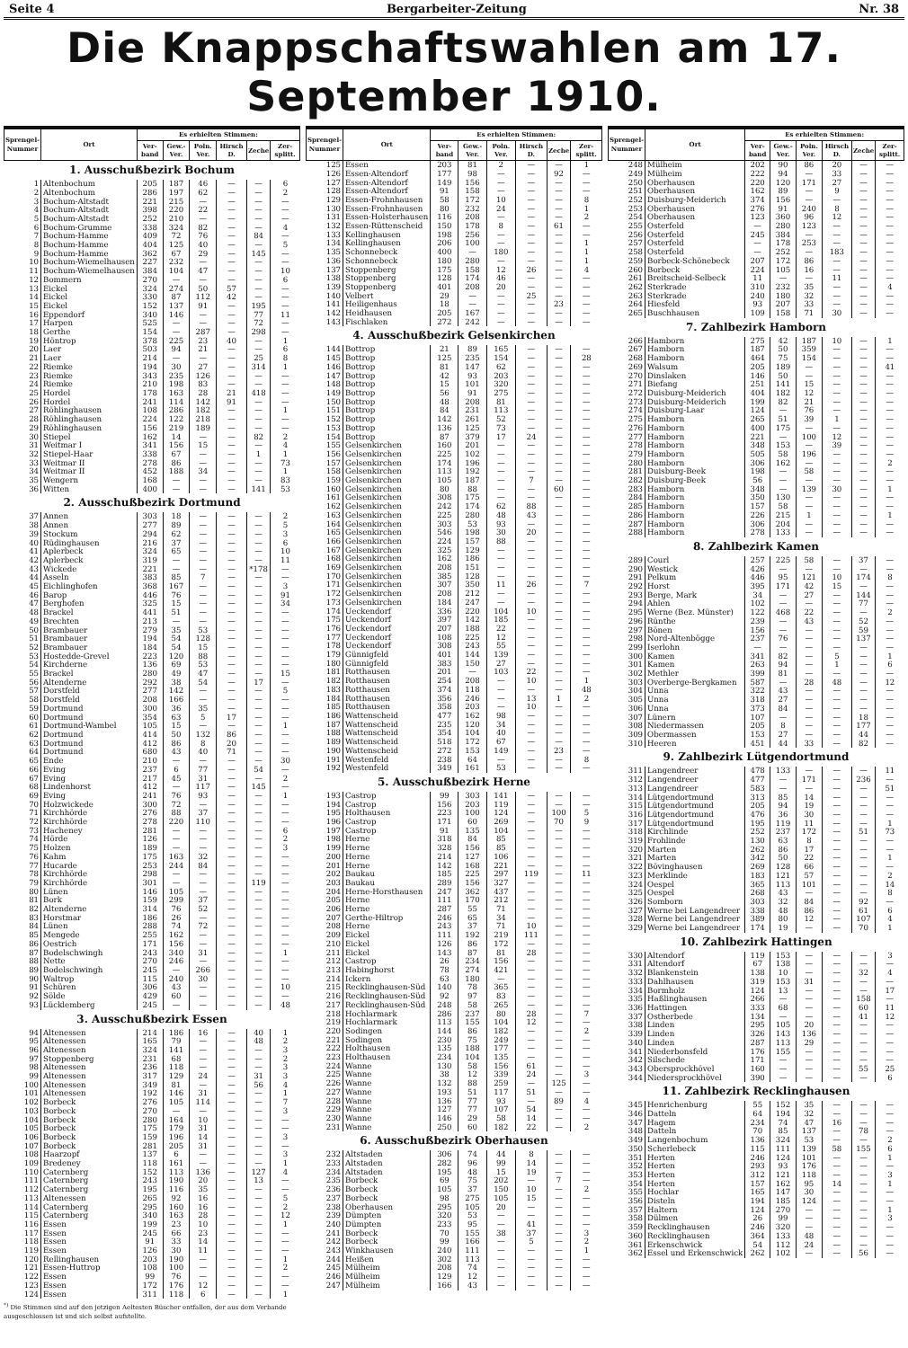Seite 4 Bergarbeiter-Zeitung Nr. 38
Die Knappschaftswahlen am 17. September 1910.
| Sprengel-Nummer | Ort | Es erhielten Stimmen: | | | | | |
| --- | --- | --- | --- | --- | --- | --- | --- |
| | | Ver-band | Gew.-Ver. | Poln. Ver. | Hirsch D. | Zeche | Zer-splitt. |
| 1. Ausschußbezirk Bochum | | | | | | | |
| 1 | Altenbochum | 205 | 187 | 46 | — | — | 6 |
| 2 | Altenbochum | 286 | 197 | 62 | — | — | 2 |
| 3 | Bochum-Altstadt | 221 | 215 | — | — | — | — |
| 4 | Bochum-Altstadt | 398 | 220 | 22 | — | — | — |
| 5 | Bochum-Altstadt | 252 | 210 | — | — | — | — |
| 6 | Bochum-Grumme | 338 | 324 | 82 | — | — | 4 |
| 7 | Bochum-Hamme | 409 | 72 | 76 | — | 84 | — |
| 8 | Bochum-Hamme | 404 | 125 | 40 | — | — | 5 |
| 9 | Bochum-Hamme | 362 | 67 | 29 | — | 145 | — |
| 10 | Bochum-Wiemelhausen | 227 | 232 | — | — | — | — |
| 11 | Bochum-Wiemelhausen | 384 | 104 | 47 | — | — | 10 |
| 12 | Bommern | 270 | — | — | — | — | 6 |
| 13 | Eickel | 324 | 274 | 50 | 57 | — | — |
| 14 | Eickel | 330 | 87 | 112 | 42 | — | — |
| 15 | Eickel | 152 | 137 | 91 | — | 195 | — |
| 16 | Eppendorf | 340 | 146 | — | — | 77 | 11 |
| 17 | Harpen | 525 | — | — | — | 72 | — |
| 18 | Gerthe | 154 | — | 287 | — | 298 | — |
| 19 | Höntrop | 378 | 225 | 23 | 40 | — | 1 |
| 20 | Laer | 503 | 94 | 21 | — | — | 6 |
| 21 | Laer | 214 | — | — | — | 25 | 8 |
| 22 | Riemke | 194 | 30 | 27 | — | 314 | 1 |
| 23 | Riemke | 343 | 235 | 126 | — | — | — |
| 24 | Riemke | 210 | 198 | 83 | — | — | — |
| 25 | Hordel | 178 | 163 | 28 | 21 | 418 | — |
| 26 | Hordel | 241 | 114 | 142 | 91 | — | — |
| 27 | Röhlinghausen | 108 | 286 | 182 | — | — | 1 |
| 28 | Röhlinghausen | 224 | 122 | 218 | — | — | — |
| 29 | Röhlinghausen | 156 | 219 | 189 | — | — | — |
| 30 | Stiepel | 162 | 14 | — | — | 82 | 2 |
| 31 | Weitmar I | 341 | 156 | 15 | — | — | 4 |
| 32 | Stiepel-Haar | 338 | 67 | — | — | 1 | 1 |
| 33 | Weitmar II | 278 | 86 | — | — | — | 73 |
| 34 | Weitmar II | 452 | 188 | 34 | — | — | 1 |
| 35 | Wengern | 168 | — | — | — | — | 83 |
| 36 | Witten | 400 | — | — | — | 141 | 53 |
| 2. Ausschußbezirk Dortmund | | | | | | | |
| 37 | Annen | 303 | 18 | — | — | — | 2 |
| 38 | Annen | 277 | 89 | — | — | — | 5 |
| 39 | Stockum | 294 | 62 | — | — | — | 3 |
| 40 | Rüdinghausen | 216 | 37 | — | — | — | 6 |
| 41 | Aplerbeck | 324 | 65 | — | — | — | 10 |
| 42 | Aplerbeck | 319 | — | — | — | — | 11 |
| 43 | Wickede | 221 | — | — | — | *178 | — |
| 44 | Asseln | 383 | 85 | 7 | — | — | — |
| 45 | Eichlinghofen | 368 | 167 | — | — | — | 3 |
| 46 | Barop | 446 | 76 | — | — | — | 91 |
| 47 | Berghofen | 325 | 15 | — | — | — | 34 |
| 48 | Brackel | 441 | 51 | — | — | — | — |
| 49 | Brechten | 213 | — | — | — | — | — |
| 50 | Brambauer | 279 | 35 | 53 | — | — | — |
| 51 | Brambauer | 194 | 54 | 128 | — | — | — |
| 52 | Brambauer | 184 | 54 | 15 | — | — | — |
| 53 | Hostedde-Grevel | 223 | 120 | 88 | — | — | — |
| 54 | Kirchderne | 136 | 69 | 53 | — | — | — |
| 55 | Brackel | 280 | 49 | 47 | — | — | 15 |
| 56 | Altenderne | 292 | 38 | 54 | — | 17 | — |
| 57 | Dorstfeld | 277 | 142 | — | — | — | 5 |
| 58 | Dorstfeld | 208 | 166 | — | — | — | — |
| 59 | Dortmund | 300 | 36 | 35 | — | — | — |
| 60 | Dortmund | 354 | 63 | 5 | 17 | — | — |
| 61 | Dortmund-Wambel | 105 | 15 | — | — | — | 1 |
| 62 | Dortmund | 414 | 50 | 132 | 86 | — | — |
| 63 | Dortmund | 412 | 86 | 8 | 20 | — | — |
| 64 | Dortmund | 680 | 43 | 40 | 71 | — | — |
| 65 | Ende | 210 | — | — | — | — | 30 |
| 66 | Eving | 237 | 6 | 77 | — | 54 | — |
| 67 | Eving | 217 | 45 | 31 | — | — | 2 |
| 68 | Lindenhorst | 412 | — | 117 | — | 145 | — |
| 69 | Eving | 241 | 76 | 93 | — | — | 1 |
| 70 | Holzwickede | 300 | 72 | — | — | — | — |
| 71 | Kirchhörde | 276 | 88 | 37 | — | — | — |
| 72 | Kirchhörde | 278 | 220 | 110 | — | — | — |
| 73 | Hacheney | 281 | — | — | — | — | 6 |
| 74 | Hörde | 126 | — | — | — | — | 2 |
| 75 | Holzen | 189 | — | — | — | — | 3 |
| 76 | Kahm | 175 | 163 | 32 | — | — | — |
| 77 | Hucarde | 253 | 244 | 84 | — | — | — |
| 78 | Kirchhörde | 298 | — | — | — | — | — |
| 79 | Kirchhörde | 301 | — | — | — | 119 | — |
| 80 | Lünen | 146 | 105 | — | — | — | — |
| 81 | Bork | 159 | 299 | 37 | — | — | — |
| 82 | Altenderne | 314 | 76 | 52 | — | — | — |
| 83 | Horstmar | 186 | 26 | — | — | — | — |
| 84 | Lünen | 288 | 74 | 72 | — | — | — |
| 85 | Mengede | 255 | 162 | — | — | — | — |
| 86 | Oestrich | 171 | 156 | — | — | — | — |
| 87 | Bodelschwingh | 243 | 340 | 31 | — | — | 1 |
| 88 | Nette | 270 | 246 | — | — | — | — |
| 89 | Bodelschwingh | 245 | — | 266 | — | — | — |
| 90 | Waltrop | 115 | 240 | 30 | — | — | — |
| 91 | Schüren | 306 | 43 | — | — | — | 10 |
| 92 | Sölde | 429 | 60 | — | — | — | — |
| 93 | Lücklemberg | 245 | — | — | — | — | 48 |
| 3. Ausschußbezirk Essen | | | | | | | |
| 94 | Altenessen | 214 | 186 | 16 | — | 40 | 1 |
| 95 | Altenessen | 165 | 79 | — | — | 48 | 2 |
| 96 | Altenessen | 324 | 141 | — | — | — | 3 |
| 97 | Stoppenberg | 231 | 68 | — | — | — | 2 |
| 98 | Altenessen | 236 | 118 | — | — | — | 3 |
| 99 | Altenessen | 317 | 129 | 24 | — | 31 | 3 |
| 100 | Altenessen | 349 | 81 | — | — | 56 | 4 |
| 101 | Altenessen | 192 | 146 | 31 | — | — | 1 |
| 102 | Borbeck | 276 | 105 | 114 | — | — | 7 |
| 103 | Borbeck | 270 | — | — | — | — | 3 |
| 104 | Borbeck | 280 | 164 | 10 | — | — | — |
| 105 | Borbeck | 175 | 179 | 31 | — | — | — |
| 106 | Borbeck | 159 | 196 | 14 | — | — | 3 |
| 107 | Borbeck | 281 | 205 | 31 | — | — | — |
| 108 | Haarzopf | 137 | 6 | — | — | — | 3 |
| 109 | Bredeney | 118 | 161 | — | — | — | 1 |
| 110 | Caternberg | 152 | 113 | 136 | — | 127 | 4 |
| 111 | Caternberg | 243 | 190 | 20 | — | 13 | — |
| 112 | Caternberg | 195 | 116 | 35 | — | — | — |
| 113 | Altenessen | 265 | 92 | 16 | — | — | 5 |
| 114 | Caternberg | 295 | 160 | 16 | — | — | 2 |
| 115 | Caternberg | 340 | 163 | 28 | — | — | 12 |
| 116 | Essen | 199 | 23 | 10 | — | — | 1 |
| 117 | Essen | 245 | 66 | 23 | — | — | — |
| 118 | Essen | 91 | 33 | 14 | — | — | — |
| 119 | Essen | 126 | 30 | 11 | — | — | — |
| 120 | Rellinghausen | 203 | 190 | — | — | — | 1 |
| 121 | Essen-Huttrop | 108 | 100 | — | — | — | 2 |
| 122 | Essen | 99 | 76 | — | — | — | — |
| 123 | Essen | 172 | 176 | 12 | — | — | — |
| 124 | Essen | 311 | 118 | 6 | — | — | 1 |
<sup>*)</sup> Die Stimmen sind auf den jetzigen Aeltesten Büscher entfallen, der aus dem Verbande ausgeschlossen ist und sich selbst aufstellte.
| Sprengel-Nummer | Ort | Es erhielten Stimmen: | | | | | |
| --- | --- | --- | --- | --- | --- | --- | --- |
| | | Ver-band | Gew.-Ver. | Poln. Ver. | Hirsch D. | Zeche | Zer-splitt. |
| 125 | Essen | 203 | 81 | 2 | — | — | 1 |
| 126 | Essen-Altendorf | 177 | 98 | — | — | 92 | — |
| 127 | Essen-Altendorf | 149 | 156 | — | — | — | — |
| 128 | Essen-Altendorf | 91 | 158 | — | — | — | — |
| 129 | Essen-Frohnhausen | 58 | 172 | 10 | — | — | 8 |
| 130 | Essen-Frohnhausen | 80 | 232 | 24 | — | — | 1 |
| 131 | Essen-Holsterhausen | 116 | 208 | — | — | — | 2 |
| 132 | Essen-Rüttenscheid | 150 | 178 | 8 | — | 61 | — |
| 133 | Kellinghausen | 198 | 256 | — | — | — | — |
| 134 | Kellinghausen | 206 | 100 | — | — | — | 1 |
| 135 | Schonnebeck | 400 | — | 180 | — | — | 1 |
| 136 | Schonnebeck | 180 | 280 | — | — | — | 1 |
| 137 | Stoppenberg | 175 | 158 | 12 | 26 | — | 4 |
| 138 | Stoppenberg | 128 | 174 | 46 | — | — | — |
| 139 | Stoppenberg | 401 | 208 | 20 | — | — | — |
| 140 | Velbert | 29 | — | — | 25 | — | — |
| 141 | Heiligenhaus | 18 | — | — | — | 23 | — |
| 142 | Heidhausen | 205 | 167 | — | — | — | — |
| 143 | Fischlaken | 272 | 242 | — | — | — | — |
| 4. Ausschußbezirk Gelsenkirchen | | | | | | | |
| 144 | Bottrop | 21 | 89 | 165 | — | — | — |
| 145 | Bottrop | 125 | 235 | 154 | — | — | 28 |
| 146 | Bottrop | 81 | 147 | 62 | — | — | — |
| 147 | Bottrop | 42 | 93 | 203 | — | — | — |
| 148 | Bottrop | 15 | 101 | 320 | — | — | — |
| 149 | Bottrop | 56 | 91 | 275 | — | — | — |
| 150 | Bottrop | 48 | 208 | 81 | — | — | — |
| 151 | Bottrop | 84 | 231 | 113 | — | — | — |
| 152 | Bottrop | 142 | 261 | 52 | — | — | — |
| 153 | Bottrop | 136 | 125 | 73 | — | — | — |
| 154 | Bottrop | 87 | 379 | 17 | 24 | — | — |
| 155 | Gelsenkirchen | 160 | 201 | — | — | — | — |
| 156 | Gelsenkirchen | 225 | 102 | — | — | — | — |
| 157 | Gelsenkirchen | 174 | 196 | — | — | — | — |
| 158 | Gelsenkirchen | 113 | 192 | — | — | — | — |
| 159 | Gelsenkirchen | 105 | 187 | — | 7 | — | — |
| 160 | Gelsenkirchen | 80 | 88 | — | — | 60 | — |
| 161 | Gelsenkirchen | 308 | 175 | — | — | — | — |
| 162 | Gelsenkirchen | 242 | 174 | 62 | 88 | — | — |
| 163 | Gelsenkirchen | 225 | 280 | 48 | 43 | — | — |
| 164 | Gelsenkirchen | 303 | 53 | 93 | — | — | — |
| 165 | Gelsenkirchen | 546 | 198 | 30 | 20 | — | — |
| 166 | Gelsenkirchen | 224 | 157 | 88 | — | — | — |
| 167 | Gelsenkirchen | 325 | 129 | — | — | — | — |
| 168 | Gelsenkirchen | 162 | 186 | — | — | — | — |
| 169 | Gelsenkirchen | 208 | 151 | — | — | — | — |
| 170 | Gelsenkirchen | 385 | 128 | — | — | — | — |
| 171 | Gelsenkirchen | 307 | 350 | 11 | 26 | — | 7 |
| 172 | Gelsenkirchen | 208 | 212 | — | — | — | — |
| 173 | Gelsenkirchen | 184 | 247 | — | — | — | — |
| 174 | Ueckendorf | 336 | 220 | 104 | 10 | — | — |
| 175 | Ueckendorf | 397 | 142 | 185 | — | — | — |
| 176 | Ueckendorf | 207 | 188 | 22 | — | — | — |
| 177 | Ueckendorf | 108 | 225 | 12 | — | — | — |
| 178 | Ueckendorf | 308 | 243 | 55 | — | — | — |
| 179 | Günnigfeld | 401 | 144 | 139 | — | — | — |
| 180 | Günnigfeld | 383 | 150 | 27 | — | — | — |
| 181 | Rotthausen | 201 | — | 103 | 22 | — | — |
| 182 | Rotthausen | 254 | 208 | — | 10 | — | 1 |
| 183 | Rotthausen | 374 | 118 | — | — | — | 48 |
| 184 | Rotthausen | 356 | 246 | — | 13 | 1 | 2 |
| 185 | Rotthausen | 358 | 203 | — | 10 | — | — |
| 186 | Wattenscheid | 477 | 162 | 98 | — | — | — |
| 187 | Wattenscheid | 235 | 120 | 34 | — | — | — |
| 188 | Wattenscheid | 354 | 104 | 40 | — | — | — |
| 189 | Wattenscheid | 518 | 172 | 67 | — | — | — |
| 190 | Wattenscheid | 272 | 153 | 149 | — | 23 | — |
| 191 | Westenfeld | 238 | 64 | — | — | — | 8 |
| 192 | Westenfeld | 349 | 161 | 53 | — | — | — |
| 5. Ausschußbezirk Herne | | | | | | | |
| 193 | Castrop | 99 | 303 | 141 | — | — | — |
| 194 | Castrop | 156 | 203 | 119 | — | — | — |
| 195 | Holthausen | 223 | 100 | 124 | — | 100 | 5 |
| 196 | Castrop | 171 | 60 | 269 | — | 70 | 9 |
| 197 | Castrop | 91 | 135 | 104 | — | — | — |
| 198 | Herne | 318 | 84 | 85 | — | — | — |
| 199 | Herne | 328 | 156 | 85 | — | — | — |
| 200 | Herne | 214 | 127 | 106 | — | — | — |
| 201 | Herne | 142 | 168 | 221 | — | — | — |
| 202 | Baukau | 185 | 225 | 297 | 119 | — | 11 |
| 203 | Baukau | 289 | 156 | 327 | — | — | — |
| 204 | Herne-Horsthausen | 247 | 362 | 437 | — | — | — |
| 205 | Herne | 111 | 170 | 212 | — | — | — |
| 206 | Herne | 287 | 55 | 71 | — | — | — |
| 207 | Gerthe-Hiltrop | 246 | 65 | 34 | — | — | — |
| 208 | Herne | 243 | 37 | 71 | 10 | — | — |
| 209 | Eickel | 111 | 192 | 219 | 111 | — | — |
| 210 | Eickel | 126 | 86 | 172 | — | — | — |
| 211 | Eickel | 143 | 87 | 81 | 28 | — | — |
| 212 | Castrop | 26 | 234 | 156 | — | — | — |
| 213 | Habinghorst | 78 | 274 | 421 | — | — | — |
| 214 | Ickern | 63 | 180 | — | — | — | — |
| 215 | Recklinghausen-Süd | 140 | 78 | 365 | — | — | — |
| 216 | Recklinghausen-Süd | 92 | 97 | 83 | — | — | — |
| 217 | Recklinghausen-Süd | 248 | 58 | 265 | — | — | — |
| 218 | Hochlarmark | 286 | 237 | 80 | 28 | — | 7 |
| 219 | Hochlarmark | 113 | 155 | 104 | 12 | — | — |
| 220 | Sodingen | 144 | 86 | 182 | — | — | 2 |
| 221 | Sodingen | 230 | 75 | 249 | — | — | — |
| 222 | Holthausen | 135 | 188 | 177 | — | — | — |
| 223 | Holthausen | 234 | 104 | 135 | — | — | — |
| 224 | Wanne | 130 | 58 | 156 | 61 | — | — |
| 225 | Wanne | 38 | 12 | 339 | 24 | — | 3 |
| 226 | Wanne | 132 | 88 | 259 | — | 125 | — |
| 227 | Wanne | 193 | 51 | 117 | 51 | — | — |
| 228 | Wanne | 136 | 77 | 93 | — | 89 | 4 |
| 229 | Wanne | 127 | 77 | 107 | 54 | — | — |
| 230 | Wanne | 146 | 29 | 58 | 14 | — | — |
| 231 | Wanne | 250 | 60 | 182 | 22 | — | 2 |
| 6. Ausschußbezirk Oberhausen | | | | | | | |
| 232 | Altstaden | 306 | 74 | 44 | 8 | — | — |
| 233 | Altstaden | 282 | 96 | 99 | 14 | — | — |
| 234 | Altstaden | 195 | 48 | 15 | 19 | — | — |
| 235 | Borbeck | 69 | 75 | 202 | — | 7 | — |
| 236 | Borbeck | 105 | 37 | 150 | 10 | — | 2 |
| 237 | Borbeck | 98 | 275 | 105 | 15 | — | — |
| 238 | Oberhausen | 295 | 105 | 20 | — | — | — |
| 239 | Dümpten | 320 | 53 | — | — | — | — |
| 240 | Dümpten | 233 | 95 | — | 41 | — | — |
| 241 | Borbeck | 70 | 155 | 38 | 37 | — | 3 |
| 242 | Borbeck | 99 | 166 | — | 5 | — | 2 |
| 243 | Winkhausen | 240 | 111 | — | — | — | 1 |
| 244 | Heißen | 302 | 113 | — | — | — | — |
| 245 | Mülheim | 208 | 74 | — | — | — | — |
| 246 | Mülheim | 129 | 12 | — | — | — | — |
| 247 | Mülheim | 166 | 43 | — | — | — | — |
| Sprengel-Nummer | Ort | Es erhielten Stimmen: | | | | | |
| --- | --- | --- | --- | --- | --- | --- | --- |
| | | Ver-band | Gew.-Ver. | Poln. Ver. | Hirsch D. | Zeche | Zer-splitt. |
| 248 | Mülheim | 202 | 90 | 86 | 20 | — | — |
| 249 | Mülheim | 222 | 94 | — | 33 | — | — |
| 250 | Oberhausen | 220 | 120 | 171 | 27 | — | — |
| 251 | Oberhausen | 162 | 89 | — | 9 | — | — |
| 252 | Duisburg-Meiderich | 374 | 156 | — | — | — | — |
| 253 | Oberhausen | 276 | 91 | 240 | 8 | — | — |
| 254 | Oberhausen | 123 | 360 | 96 | 12 | — | — |
| 255 | Osterfeld | — | 280 | 123 | — | — | — |
| 256 | Osterfeld | 245 | 384 | — | — | — | — |
| 257 | Osterfeld | — | 178 | 253 | — | — | — |
| 258 | Osterfeld | — | 252 | — | 183 | — | — |
| 259 | Borbeck-Schönebeck | 207 | 172 | 86 | — | — | — |
| 260 | Borbeck | 224 | 105 | 16 | — | — | — |
| 261 | Breitscheid-Selbeck | 11 | — | — | 11 | — | — |
| 262 | Sterkrade | 310 | 232 | 35 | — | — | 4 |
| 263 | Sterkrade | 240 | 180 | 32 | — | — | — |
| 264 | Hiesfeld | 93 | 207 | 33 | — | — | — |
| 265 | Buschhausen | 109 | 158 | 71 | 30 | — | — |
| 7. Zahlbezirk Hamborn | | | | | | | |
| 266 | Hamborn | 275 | 42 | 187 | 10 | — | 1 |
| 267 | Hamborn | 187 | 50 | 359 | — | — | — |
| 268 | Hamborn | 464 | 75 | 154 | — | — | — |
| 269 | Walsum | 205 | 189 | — | — | — | 41 |
| 270 | Dinslaken | 146 | 50 | — | — | — | — |
| 271 | Biefang | 251 | 141 | 15 | — | — | — |
| 272 | Duisburg-Meiderich | 404 | 182 | 12 | — | — | — |
| 273 | Duisburg-Meiderich | 199 | 82 | 21 | — | — | — |
| 274 | Duisburg-Laar | 124 | — | 76 | — | — | — |
| 275 | Hamborn | 265 | 51 | 39 | 1 | — | — |
| 276 | Hamborn | 400 | 175 | — | — | — | — |
| 277 | Hamborn | 221 | — | 100 | 12 | — | — |
| 278 | Hamborn | 348 | 153 | — | 39 | — | — |
| 279 | Hamborn | 505 | 58 | 196 | — | — | — |
| 280 | Hamborn | 306 | 162 | — | — | — | 2 |
| 281 | Duisburg-Beek | 198 | — | 58 | — | — | — |
| 282 | Duisburg-Beek | 56 | — | — | — | — | — |
| 283 | Hamborn | 348 | — | 139 | 30 | — | 1 |
| 284 | Hamborn | 350 | 130 | — | — | — | — |
| 285 | Hamborn | 157 | 58 | — | — | — | — |
| 286 | Hamborn | 226 | 215 | 1 | — | — | 1 |
| 287 | Hamborn | 306 | 204 | — | — | — | — |
| 288 | Hamborn | 278 | 133 | — | — | — | — |
| 8. Zahlbezirk Kamen | | | | | | | |
| 289 | Courl | 257 | 225 | 58 | — | 37 | — |
| 290 | Westick | 426 | — | — | — | — | — |
| 291 | Pelkum | 446 | 95 | 121 | 10 | 174 | 8 |
| 292 | Horst | 395 | 171 | 42 | 15 | — | — |
| 293 | Berge, Mark | 34 | — | 27 | — | 144 | — |
| 294 | Ahlen | 102 | — | — | — | 77 | — |
| 295 | Werne (Bez. Münster) | 122 | 468 | 22 | — | — | 2 |
| 296 | Rünthe | 239 | — | 43 | — | 52 | — |
| 297 | Bönen | 156 | — | — | — | 59 | — |
| 298 | Nord-Altenbögge | 237 | 76 | — | — | 137 | — |
| 299 | Iserlohn | — | — | — | — | — | — |
| 300 | Kamen | 341 | 82 | — | 5 | — | 1 |
| 301 | Kamen | 263 | 94 | — | 1 | — | 6 |
| 302 | Methler | 399 | 81 | — | — | — | — |
| 303 | Overberge-Bergkamen | 587 | — | 28 | 48 | — | 12 |
| 304 | Unna | 322 | 43 | — | — | — | — |
| 305 | Unna | 318 | 27 | — | — | — | — |
| 306 | Unna | 373 | 84 | — | — | — | — |
| 307 | Lünern | 107 | — | — | — | 18 | — |
| 308 | Niedermassen | 205 | 8 | — | — | 177 | — |
| 309 | Obermassen | 153 | 27 | — | — | 44 | — |
| 310 | Heeren | 451 | 44 | 33 | — | 82 | — |
| 9. Zahlbezirk Lütgendortmund | | | | | | | |
| 311 | Langendreer | 478 | 133 | — | — | — | 11 |
| 312 | Langendreer | 477 | — | 171 | — | 236 | — |
| 313 | Langendreer | 583 | — | — | — | — | 51 |
| 314 | Lütgendortmund | 313 | 85 | 14 | — | — | — |
| 315 | Lütgendortmund | 205 | 94 | 19 | — | — | — |
| 316 | Lütgendortmund | 476 | 36 | 30 | — | — | — |
| 317 | Lütgendortmund | 195 | 119 | 11 | — | — | 1 |
| 318 | Kirchlinde | 252 | 237 | 172 | — | 51 | 73 |
| 319 | Frohlinde | 130 | 63 | 8 | — | — | — |
| 320 | Marten | 262 | 86 | 17 | — | — | — |
| 321 | Marten | 342 | 50 | 22 | — | — | 1 |
| 322 | Bövinghausen | 269 | 128 | 66 | — | — | — |
| 323 | Merklinde | 183 | 121 | 57 | — | — | 2 |
| 324 | Oespel | 365 | 113 | 101 | — | — | 14 |
| 325 | Oespel | 268 | 43 | — | — | — | 8 |
| 326 | Somborn | 303 | 32 | 84 | — | 92 | — |
| 327 | Werne bei Langendreer | 338 | 48 | 86 | — | 61 | 6 |
| 328 | Werne bei Langendreer | 389 | 80 | 12 | — | 107 | 4 |
| 329 | Werne bei Langendreer | 174 | 19 | — | — | 70 | 1 |
| 10. Zahlbezirk Hattingen | | | | | | | |
| 330 | Altendorf | 119 | 153 | — | — | — | 3 |
| 331 | Altendorf | 67 | 138 | — | — | — | — |
| 332 | Blankenstein | 138 | 10 | — | — | 32 | 4 |
| 333 | Dahlhausen | 319 | 153 | 31 | — | — | — |
| 334 | Bormholz | 124 | 13 | — | — | — | 17 |
| 335 | Haßlinghausen | 266 | — | — | — | 158 | — |
| 336 | Hattingen | 333 | 68 | — | — | 60 | 11 |
| 337 | Ostherbede | 134 | — | — | — | 41 | 12 |
| 338 | Linden | 295 | 105 | 20 | — | — | — |
| 339 | Linden | 326 | 143 | 136 | — | — | — |
| 340 | Linden | 287 | 113 | 29 | — | — | — |
| 341 | Niederbonsfeld | 176 | 155 | — | — | — | — |
| 342 | Silschede | 171 | — | — | — | — | — |
| 343 | Obersprockhövel | 160 | — | — | — | 55 | 25 |
| 344 | Niedersprockhövel | 390 | — | — | — | — | 6 |
| 11. Zahlbezirk Recklinghausen | | | | | | | |
| 345 | Henrichenburg | 55 | 152 | 35 | — | — | — |
| 346 | Datteln | 64 | 194 | 32 | — | — | — |
| 347 | Hagem | 234 | 74 | 47 | 16 | — | — |
| 348 | Datteln | 70 | 85 | 137 | — | 78 | — |
| 349 | Langenbochum | 136 | 324 | 53 | — | — | 2 |
| 350 | Scherlebeck | 115 | 111 | 139 | 58 | 155 | 6 |
| 351 | Herten | 246 | 124 | 101 | — | — | 1 |
| 352 | Herten | 293 | 93 | 176 | — | — | — |
| 353 | Herten | 312 | 121 | 118 | — | — | 3 |
| 354 | Herten | 157 | 162 | 95 | 14 | — | 1 |
| 355 | Hochlar | 165 | 147 | 30 | — | — | — |
| 356 | Disteln | 194 | 185 | 124 | — | — | — |
| 357 | Haltern | 124 | 270 | — | — | — | 1 |
| 358 | Dülmen | 26 | 99 | — | — | — | 3 |
| 359 | Recklinghausen | 246 | 320 | — | — | — | — |
| 360 | Recklinghausen | 364 | 133 | 48 | — | — | — |
| 361 | Erkenschwick | 54 | 112 | 24 | — | — | — |
| 362 | Essel und Erkenschwick | 262 | 102 | — | — | 56 | — |